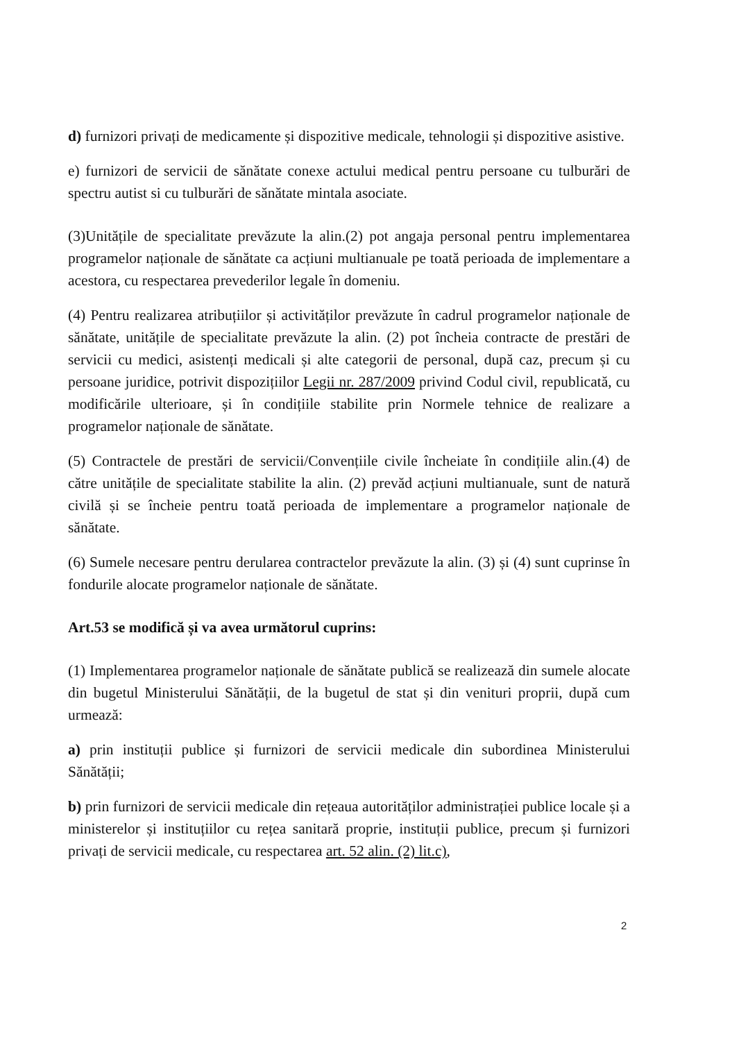d) furnizori privați de medicamente și dispozitive medicale, tehnologii și dispozitive asistive.
e) furnizori de servicii de sănătate conexe actului medical pentru persoane cu tulburări de spectru autist si cu tulburări de sănătate mintala asociate.
(3)Unitățile de specialitate prevăzute la alin.(2) pot angaja personal pentru implementarea programelor naționale de sănătate ca acțiuni multianuale pe toată perioada de implementare a acestora, cu respectarea prevederilor legale în domeniu.
(4) Pentru realizarea atribuțiilor și activităților prevăzute în cadrul programelor naționale de sănătate, unitățile de specialitate prevăzute la alin. (2) pot încheia contracte de prestări de servicii cu medici, asistenți medicali și alte categorii de personal, după caz, precum și cu persoane juridice, potrivit dispozițiilor Legii nr. 287/2009 privind Codul civil, republicată, cu modificările ulterioare, și în condițiile stabilite prin Normele tehnice de realizare a programelor naționale de sănătate.
(5) Contractele de prestări de servicii/Convențiile civile încheiate în condițiile alin.(4) de către unitățile de specialitate stabilite la alin. (2) prevăd acțiuni multianuale, sunt de natură civilă și se încheie pentru toată perioada de implementare a programelor naționale de sănătate.
(6) Sumele necesare pentru derularea contractelor prevăzute la alin. (3) și (4) sunt cuprinse în fondurile alocate programelor naționale de sănătate.
Art.53 se modifică și va avea următorul cuprins:
(1) Implementarea programelor naționale de sănătate publică se realizează din sumele alocate din bugetul Ministerului Sănătății, de la bugetul de stat și din venituri proprii, după cum urmează:
a) prin instituții publice și furnizori de servicii medicale din subordinea Ministerului Sănătății;
b) prin furnizori de servicii medicale din rețeaua autorităților administrației publice locale și a ministerelor și instituțiilor cu rețea sanitară proprie, instituții publice, precum și furnizori privați de servicii medicale, cu respectarea art. 52 alin. (2) lit.c),
2